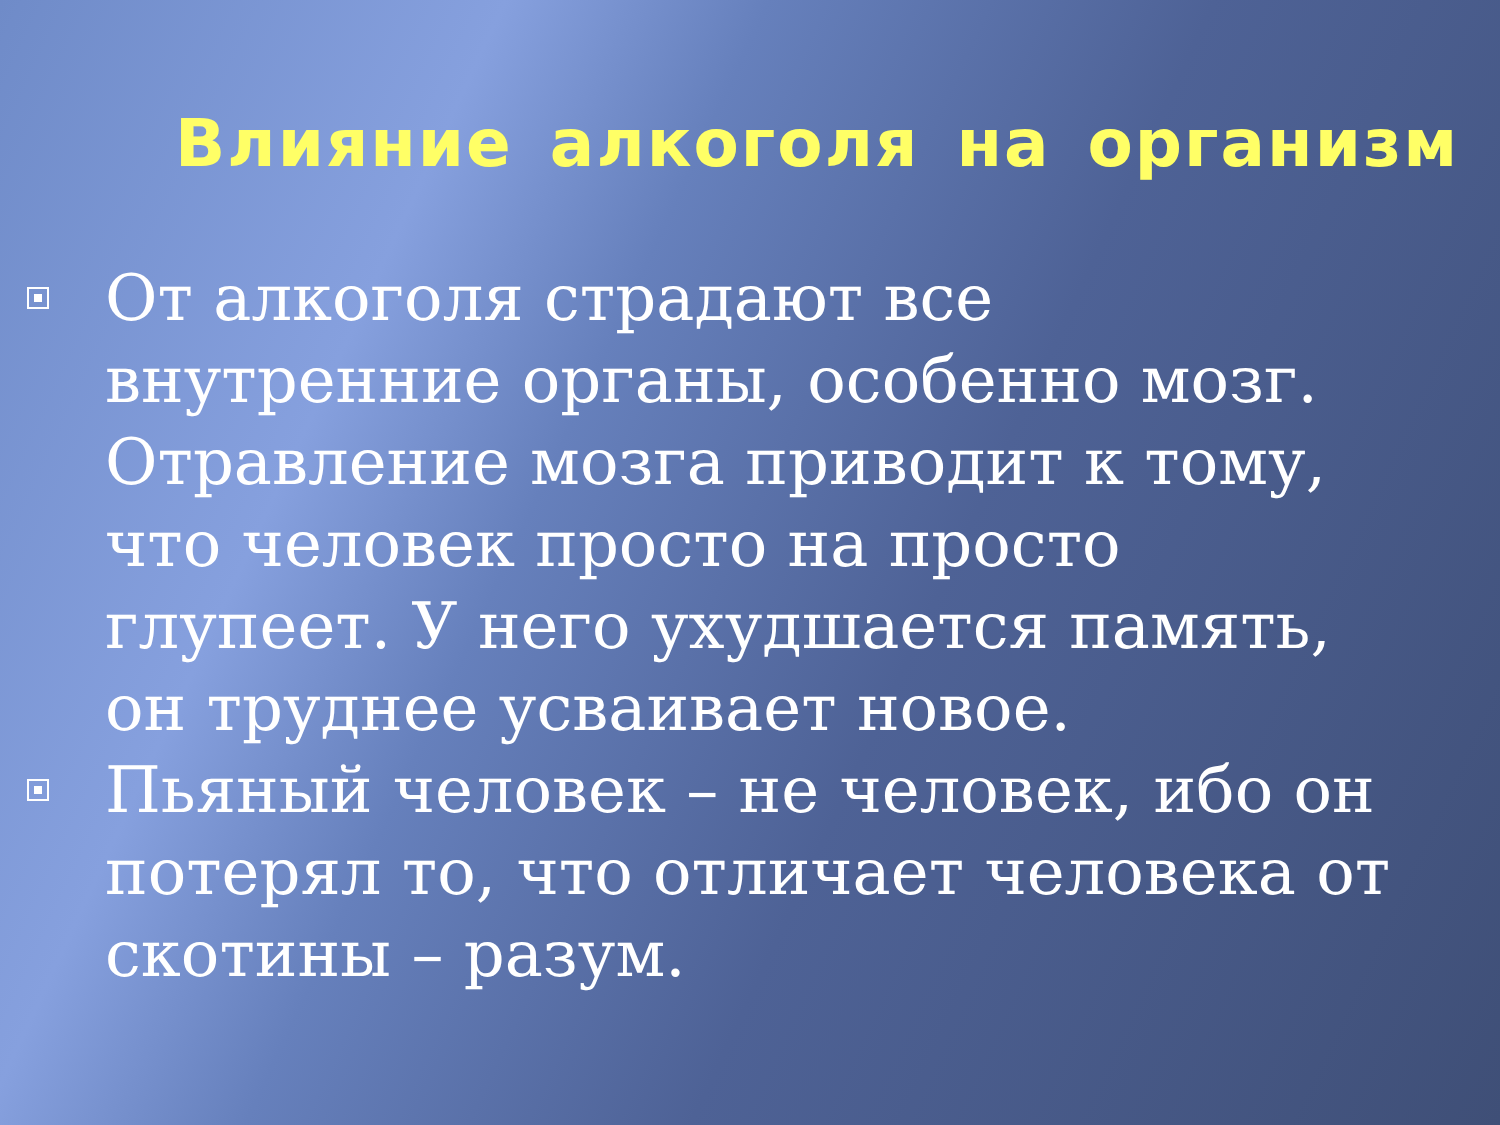Влияние алкоголя на организм
От алкоголя страдают все внутренние органы, особенно мозг. Отравление мозга приводит к тому, что человек просто на просто глупеет. У него ухудшается память, он труднее усваивает новое.
Пьяный человек – не человек, ибо он потерял то, что отличает человека от скотины – разум.